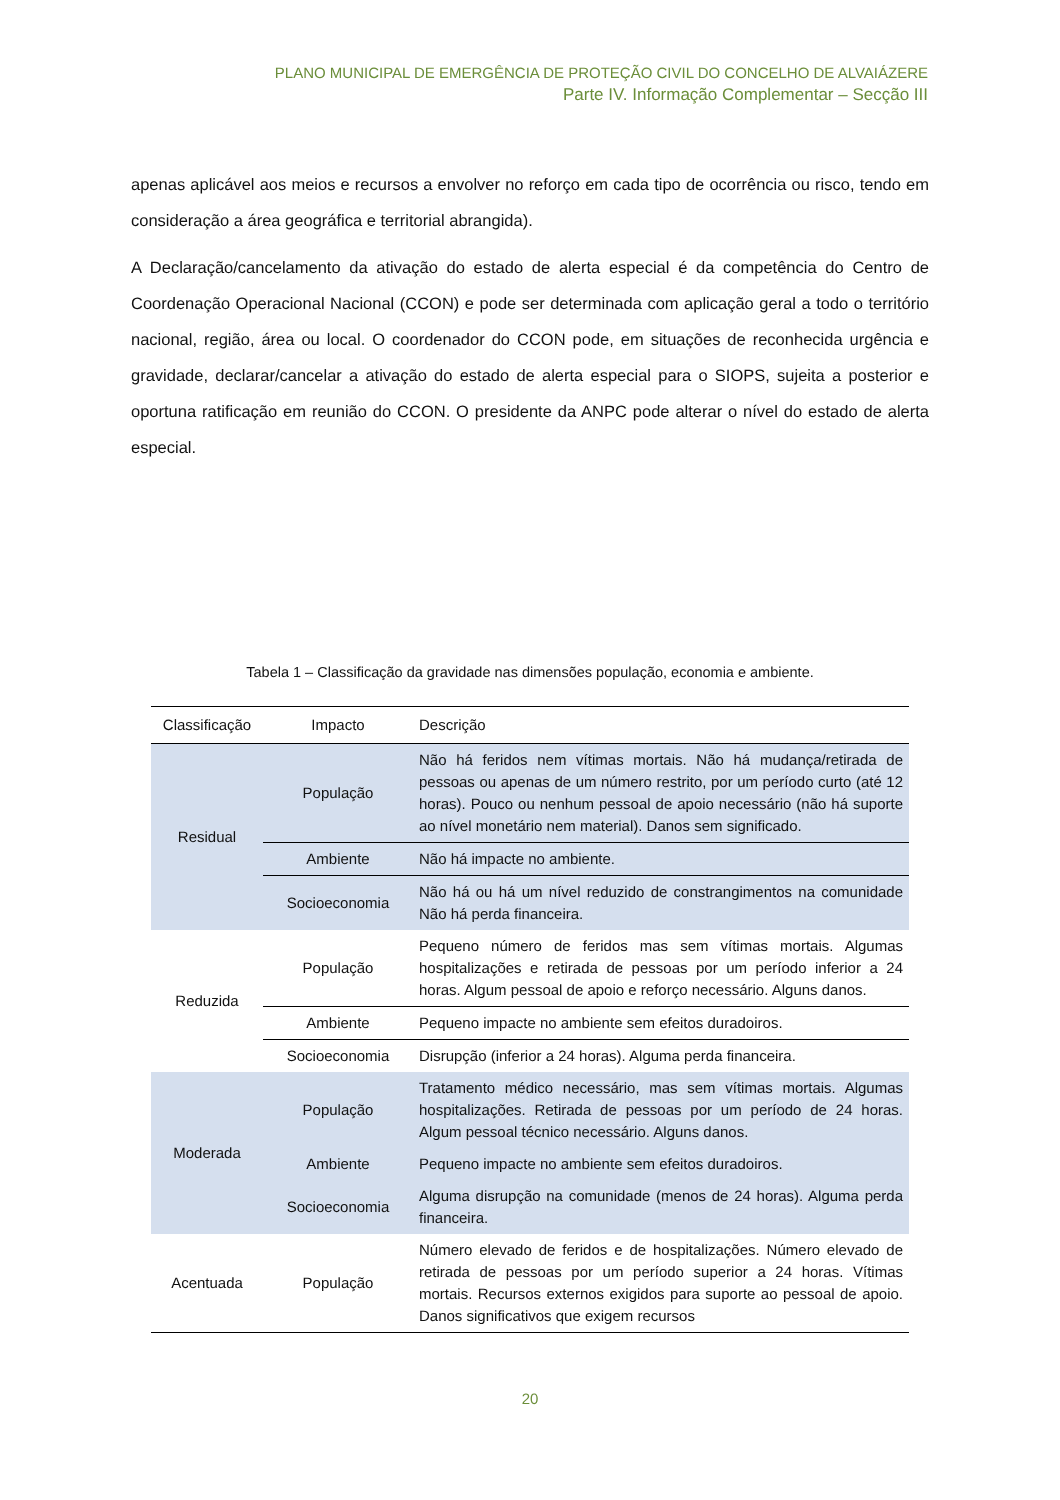PLANO MUNICIPAL DE EMERGÊNCIA DE PROTEÇÃO CIVIL DO CONCELHO DE ALVAIÁZERE
Parte IV. Informação Complementar – Secção III
apenas aplicável aos meios e recursos a envolver no reforço em cada tipo de ocorrência ou risco, tendo em consideração a área geográfica e territorial abrangida).
A Declaração/cancelamento da ativação do estado de alerta especial é da competência do Centro de Coordenação Operacional Nacional (CCON) e pode ser determinada com aplicação geral a todo o território nacional, região, área ou local. O coordenador do CCON pode, em situações de reconhecida urgência e gravidade, declarar/cancelar a ativação do estado de alerta especial para o SIOPS, sujeita a posterior e oportuna ratificação em reunião do CCON. O presidente da ANPC pode alterar o nível do estado de alerta especial.
Tabela 1 – Classificação da gravidade nas dimensões população, economia e ambiente.
| Classificação | Impacto | Descrição |
| --- | --- | --- |
| Residual | População | Não há feridos nem vítimas mortais. Não há mudança/retirada de pessoas ou apenas de um número restrito, por um período curto (até 12 horas). Pouco ou nenhum pessoal de apoio necessário (não há suporte ao nível monetário nem material). Danos sem significado. |
| | Ambiente | Não há impacte no ambiente. |
| | Socioeconomia | Não há ou há um nível reduzido de constrangimentos na comunidade Não há perda financeira. |
| Reduzida | População | Pequeno número de feridos mas sem vítimas mortais. Algumas hospitalizações e retirada de pessoas por um período inferior a 24 horas. Algum pessoal de apoio e reforço necessário. Alguns danos. |
| | Ambiente | Pequeno impacte no ambiente sem efeitos duradoiros. |
| | Socioeconomia | Disrupção (inferior a 24 horas). Alguma perda financeira. |
| Moderada | População | Tratamento médico necessário, mas sem vítimas mortais. Algumas hospitalizações. Retirada de pessoas por um período de 24 horas. Algum pessoal técnico necessário. Alguns danos. |
| | Ambiente | Pequeno impacte no ambiente sem efeitos duradoiros. |
| | Socioeconomia | Alguma disrupção na comunidade (menos de 24 horas). Alguma perda financeira. |
| Acentuada | População | Número elevado de feridos e de hospitalizações. Número elevado de retirada de pessoas por um período superior a 24 horas. Vítimas mortais. Recursos externos exigidos para suporte ao pessoal de apoio. Danos significativos que exigem recursos |
20